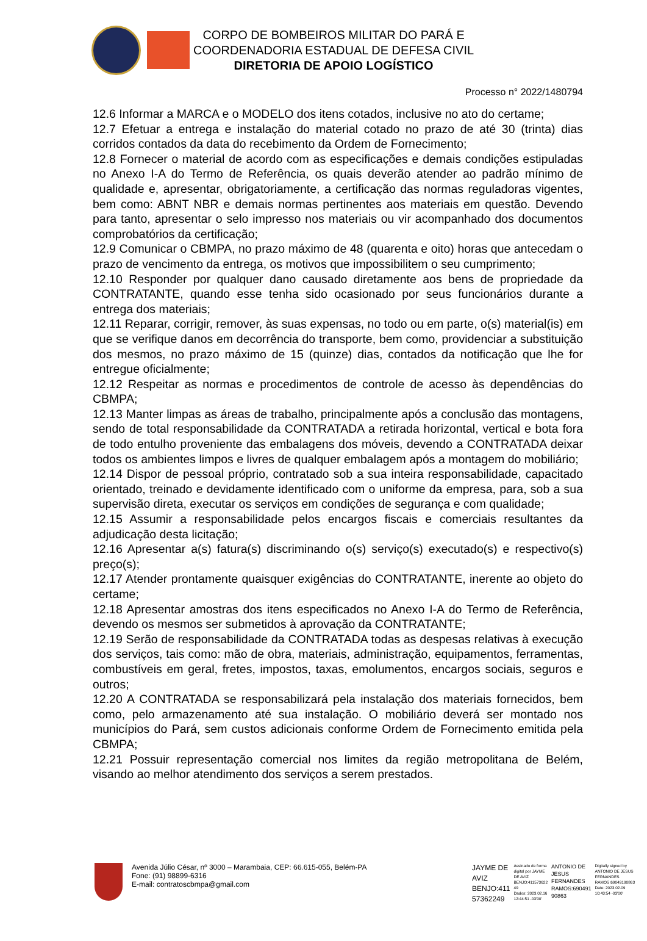CORPO DE BOMBEIROS MILITAR DO PARÁ E
COORDENADORIA ESTADUAL DE DEFESA CIVIL
DIRETORIA DE APOIO LOGÍSTICO
Processo n° 2022/1480794
12.6 Informar a MARCA e o MODELO dos itens cotados, inclusive no ato do certame;
12.7 Efetuar a entrega e instalação do material cotado no prazo de até 30 (trinta) dias corridos contados da data do recebimento da Ordem de Fornecimento;
12.8 Fornecer o material de acordo com as especificações e demais condições estipuladas no Anexo I-A do Termo de Referência, os quais deverão atender ao padrão mínimo de qualidade e, apresentar, obrigatoriamente, a certificação das normas reguladoras vigentes, bem como: ABNT NBR e demais normas pertinentes aos materiais em questão. Devendo para tanto, apresentar o selo impresso nos materiais ou vir acompanhado dos documentos comprobatórios da certificação;
12.9 Comunicar o CBMPA, no prazo máximo de 48 (quarenta e oito) horas que antecedam o prazo de vencimento da entrega, os motivos que impossibilitem o seu cumprimento;
12.10 Responder por qualquer dano causado diretamente aos bens de propriedade da CONTRATANTE, quando esse tenha sido ocasionado por seus funcionários durante a entrega dos materiais;
12.11 Reparar, corrigir, remover, às suas expensas, no todo ou em parte, o(s) material(is) em que se verifique danos em decorrência do transporte, bem como, providenciar a substituição dos mesmos, no prazo máximo de 15 (quinze) dias, contados da notificação que lhe for entregue oficialmente;
12.12 Respeitar as normas e procedimentos de controle de acesso às dependências do CBMPA;
12.13 Manter limpas as áreas de trabalho, principalmente após a conclusão das montagens, sendo de total responsabilidade da CONTRATADA a retirada horizontal, vertical e bota fora de todo entulho proveniente das embalagens dos móveis, devendo a CONTRATADA deixar todos os ambientes limpos e livres de qualquer embalagem após a montagem do mobiliário;
12.14 Dispor de pessoal próprio, contratado sob a sua inteira responsabilidade, capacitado orientado, treinado e devidamente identificado com o uniforme da empresa, para, sob a sua supervisão direta, executar os serviços em condições de segurança e com qualidade;
12.15 Assumir a responsabilidade pelos encargos fiscais e comerciais resultantes da adjudicação desta licitação;
12.16 Apresentar a(s) fatura(s) discriminando o(s) serviço(s) executado(s) e respectivo(s) preço(s);
12.17 Atender prontamente quaisquer exigências do CONTRATANTE, inerente ao objeto do certame;
12.18 Apresentar amostras dos itens especificados no Anexo I-A do Termo de Referência, devendo os mesmos ser submetidos à aprovação da CONTRATANTE;
12.19 Serão de responsabilidade da CONTRATADA todas as despesas relativas à execução dos serviços, tais como: mão de obra, materiais, administração, equipamentos, ferramentas, combustíveis em geral, fretes, impostos, taxas, emolumentos, encargos sociais, seguros e outros;
12.20 A CONTRATADA se responsabilizará pela instalação dos materiais fornecidos, bem como, pelo armazenamento até sua instalação. O mobiliário deverá ser montado nos municípios do Pará, sem custos adicionais conforme Ordem de Fornecimento emitida pela CBMPA;
12.21 Possuir representação comercial nos limites da região metropolitana de Belém, visando ao melhor atendimento dos serviços a serem prestados.
Avenida Júlio César, nº 3000 – Marambaia, CEP: 66.615-055, Belém-PA
Fone: (91) 98899-6316
E-mail: contratoscbmpa@gmail.com
JAYME DE
AVIZ
BENJO:411
57362249
Assinado de forma
digital por JAYME
DE AVIZ
BENJO:411573622
49
Dados: 2023.02.16
12:44:51 -03'00'
ANTONIO DE
JESUS
FERNANDES
RAMOS:690491
90863
Digitally signed by
ANTONIO DE JESUS
FERNANDES
RAMOS:69049190863
Date: 2023.02.09
10:43:54 -03'00'